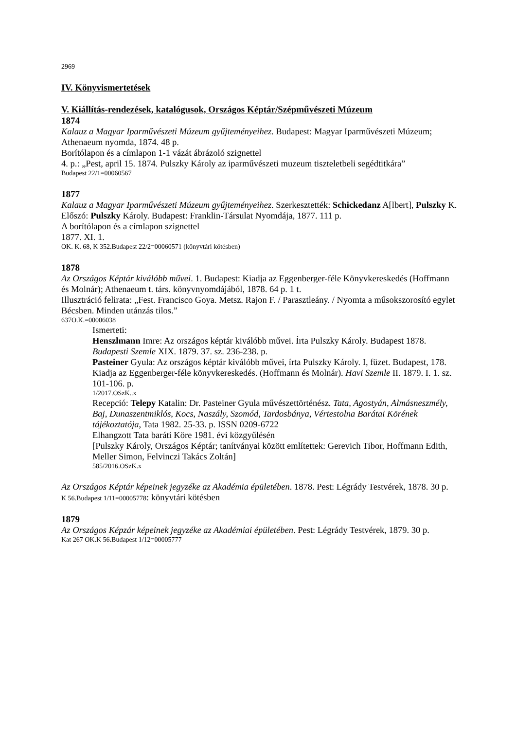2969
IV. Könyvismertetések
V. Kiállítás-rendezések, katalógusok, Országos Képtár/Szépművészeti Múzeum
1874
Kalauz a Magyar Iparművészeti Múzeum gyűjteményeihez. Budapest: Magyar Iparművészeti Múzeum; Athenaeum nyomda, 1874. 48 p.
Borítólapon és a címlapon 1-1 vázát ábrázoló szignettel
4. p.: „Pest, april 15. 1874. Pulszky Károly az iparművészeti muzeum tiszteletbeli segédtitkára”
Budapest 22/1=00060567
1877
Kalauz a Magyar Iparművészeti Múzeum gyűjteményeihez. Szerkesztették: Schickedanz A[lbert], Pulszky K. Előszó: Pulszky Károly. Budapest: Franklin-Társulat Nyomdája, 1877. 111 p.
A borítólapon és a címlapon szignettel
1877. XI. 1.
OK. K. 68, K 352.Budapest 22/2=00060571 (könyvtári kötésben)
1878
Az Országos Képtár kiválóbb művei. 1. Budapest: Kiadja az Eggenberger-féle Könyvkereskedés (Hoffmann és Molnár); Athenaeum t. társ. könyvnyomdájából, 1878. 64 p. 1 t.
Illusztráció felirata: „Fest. Francisco Goya. Metsz. Rajon F. / Parasztleány. / Nyomta a műsokszorosító egylet Bécsben. Minden utánzás tilos.”
637O.K.=00006038
Ismerteti:
Henszlmann Imre: Az országos képtár kiválóbb művei. Írta Pulszky Károly. Budapest 1878. Budapesti Szemle XIX. 1879. 37. sz. 236-238. p.
Pasteiner Gyula: Az országos képtár kiválóbb művei, írta Pulszky Károly. I, füzet. Budapest, 178. Kiadja az Eggenberger-féle könyvkereskedés. (Hoffmann és Molnár). Havi Szemle II. 1879. I. 1. sz. 101-106. p.
1/2017.OSzK..x
Recepció: Telepy Katalin: Dr. Pasteiner Gyula művészettörténész. Tata, Agostyán, Almásneszmély, Baj, Dunaszentmiklós, Kocs, Naszály, Szomód, Tardosbánya, Vértestolna Barátai Körének tájékoztatója, Tata 1982. 25-33. p. ISSN 0209-6722
Elhangzott Tata baráti Köre 1981. évi közgyűlésén
[Pulszky Károly, Országos Képtár; tanítványai között említettek: Gerevich Tibor, Hoffmann Edith, Meller Simon, Felvinczi Takács Zoltán]
585/2016.OSzK.x
Az Országos Képtár képeinek jegyzéke az Akadémia épületében. 1878. Pest: Légrády Testvérek, 1878. 30 p.
K 56.Budapest 1/11=00005778: könyvtári kötésben
1879
Az Országos Képzár képeinek jegyzéke az Akadémiai épületében. Pest: Légrády Testvérek, 1879. 30 p.
Kat 267 OK.K 56.Budapest 1/12=00005777